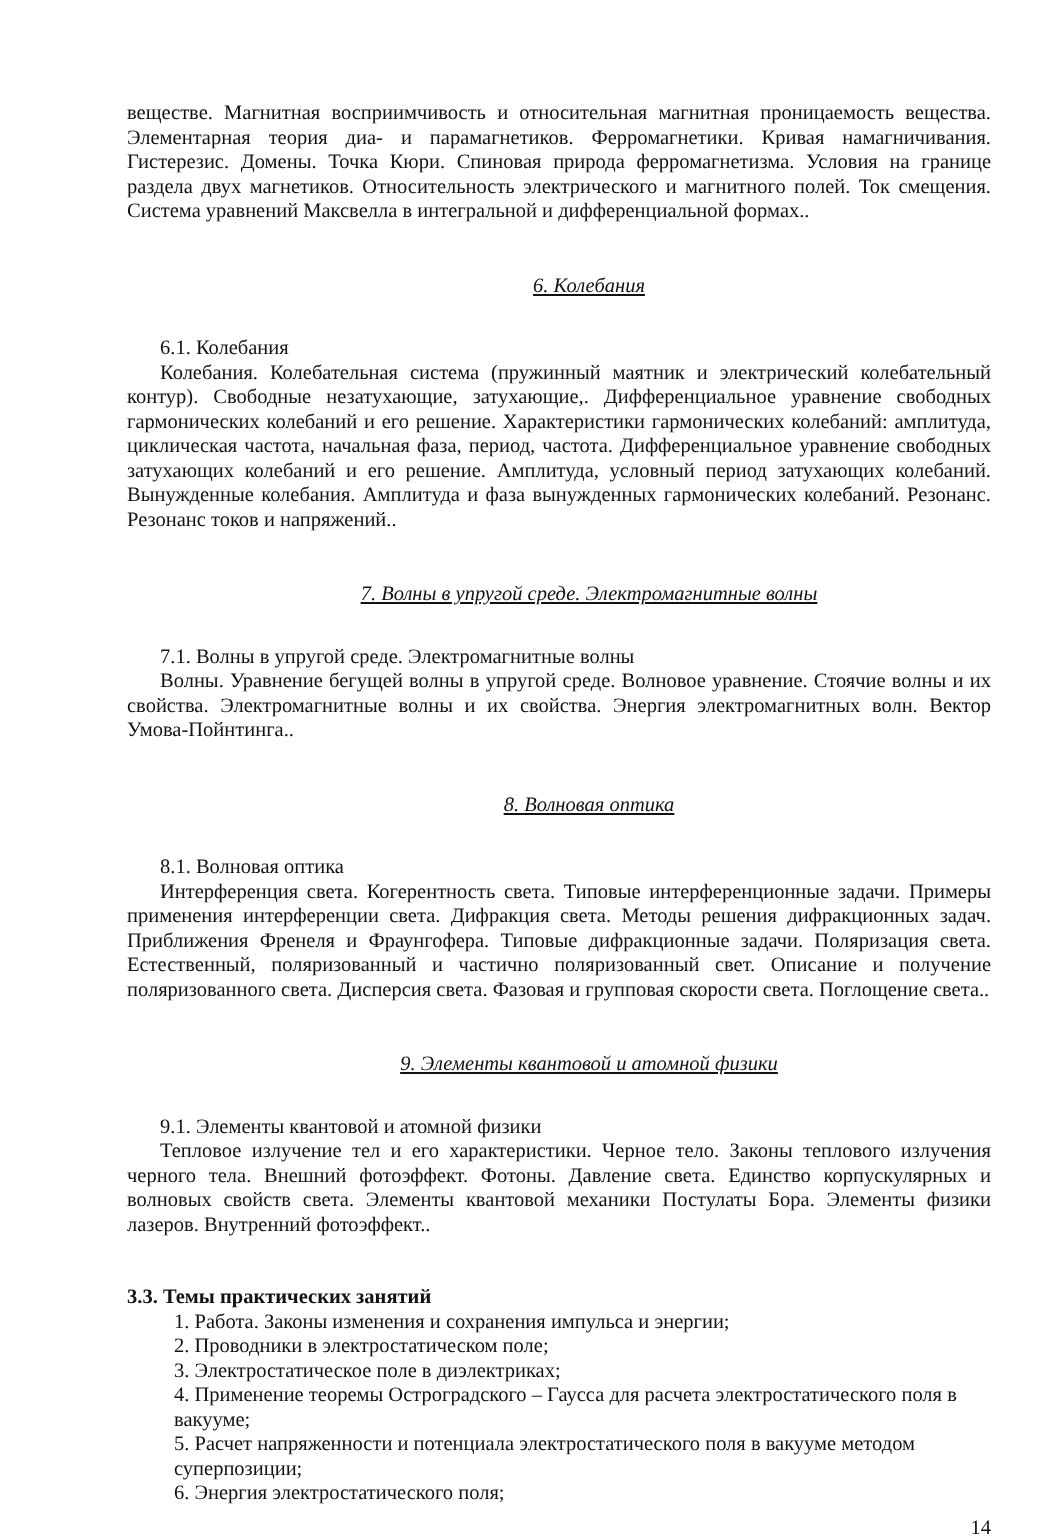веществе. Магнитная восприимчивость и относительная магнитная проницаемость вещества. Элементарная теория диа- и парамагнетиков. Ферромагнетики. Кривая намагничивания. Гистерезис. Домены. Точка Кюри. Спиновая природа ферромагнетизма. Условия на границе раздела двух магнетиков. Относительность электрического и магнитного полей. Ток смещения. Система уравнений Максвелла в интегральной и дифференциальной формах..
6. Колебания
6.1. Колебания
Колебания. Колебательная система (пружинный маятник и электрический колебательный контур). Свободные незатухающие, затухающие,. Дифференциальное уравнение свободных гармонических колебаний и его решение. Характеристики гармонических колебаний: амплитуда, циклическая частота, начальная фаза, период, частота. Дифференциальное уравнение свободных затухающих колебаний и его решение. Амплитуда, условный период затухающих колебаний. Вынужденные колебания. Амплитуда и фаза вынужденных гармонических колебаний. Резонанс. Резонанс токов и напряжений..
7. Волны в упругой среде. Электромагнитные волны
7.1. Волны в упругой среде. Электромагнитные волны
Волны. Уравнение бегущей волны в упругой среде. Волновое уравнение. Стоячие волны и их свойства. Электромагнитные волны и их свойства. Энергия электромагнитных волн. Вектор Умова-Пойнтинга..
8. Волновая оптика
8.1. Волновая оптика
Интерференция света. Когерентность света. Типовые интерференционные задачи. Примеры применения интерференции света. Дифракция света. Методы решения дифракционных задач. Приближения Френеля и Фраунгофера. Типовые дифракционные задачи. Поляризация света. Естественный, поляризованный и частично поляризованный свет. Описание и получение поляризованного света. Дисперсия света. Фазовая и групповая скорости света. Поглощение света..
9. Элементы квантовой и атомной физики
9.1. Элементы квантовой и атомной физики
Тепловое излучение тел и его характеристики. Черное тело. Законы теплового излучения черного тела. Внешний фотоэффект. Фотоны. Давление света. Единство корпускулярных и волновых свойств света. Элементы квантовой механики Постулаты Бора. Элементы физики лазеров. Внутренний фотоэффект..
3.3. Темы практических занятий
1. Работа. Законы изменения и сохранения импульса и энергии;
2. Проводники в электростатическом поле;
3. Электростатическое поле в диэлектриках;
4. Применение теоремы Остроградского – Гаусса для расчета электростатического поля в вакууме;
5. Расчет напряженности и потенциала электростатического поля в вакууме методом суперпозиции;
6. Энергия электростатического поля;
14